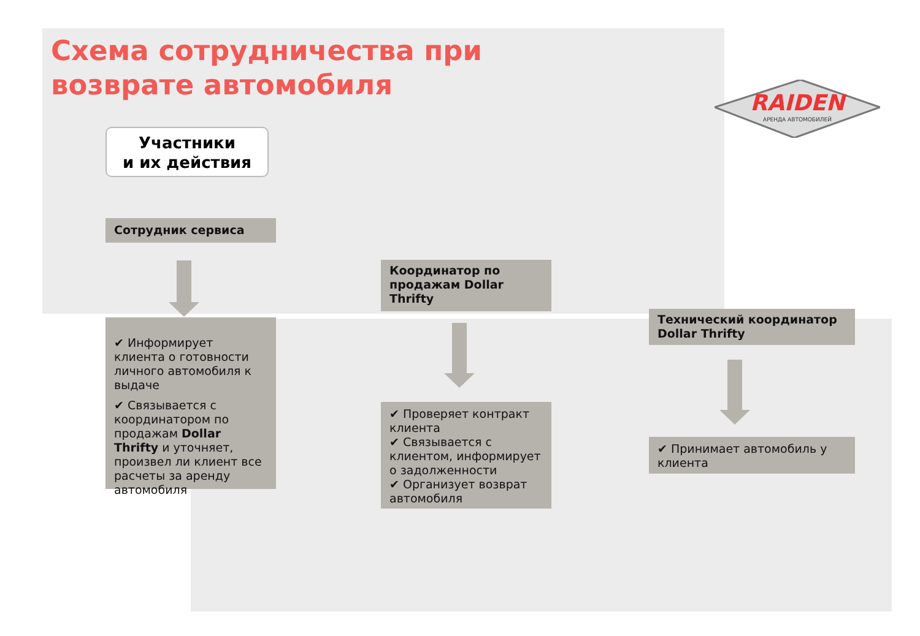Схема сотрудничества при
возврате автомобиля
RAIDEN
АРЕНДА АВТОМОБИЛЕЙ
Участники
и их действия
Сотрудник сервиса
✔ Информирует клиента о готовности личного автомобиля к выдаче
✔ Связывается с координатором по продажам Dollar Thrifty и уточняет, произвел ли клиент все расчеты за аренду автомобиля
Координатор по продажам Dollar Thrifty
✔ Проверяет контракт клиента
✔ Связывается с клиентом, информирует о задолженности
✔ Организует возврат автомобиля
Технический координатор Dollar Thrifty
✔ Принимает автомобиль у клиента